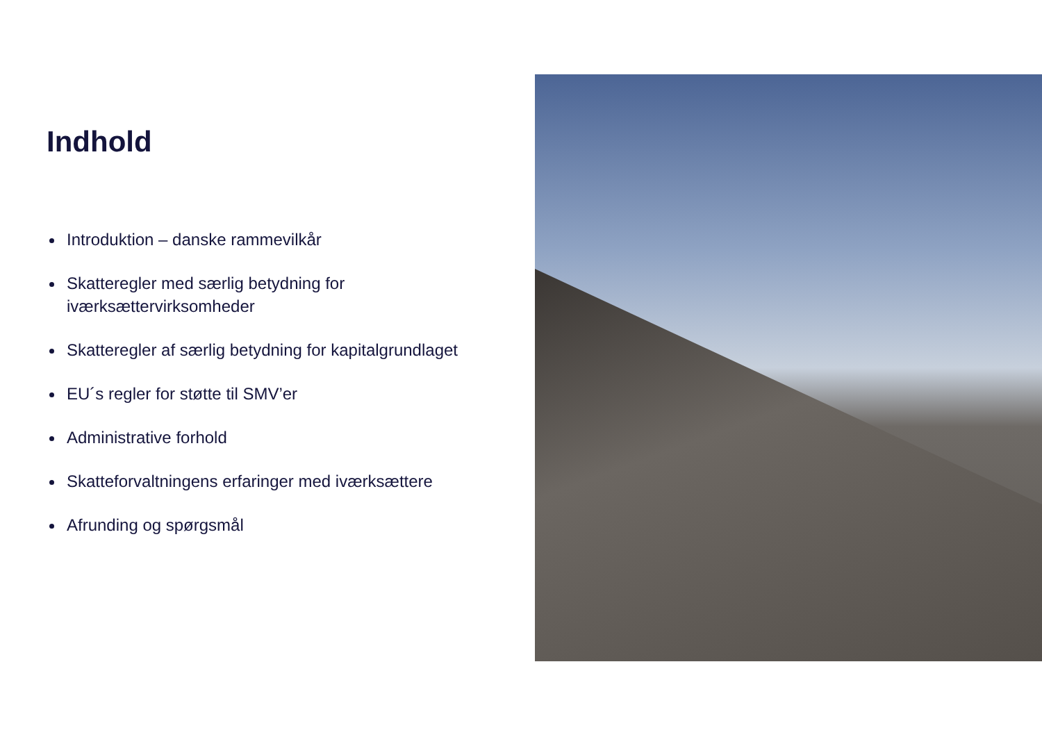Indhold
Introduktion – danske rammevilkår
Skatteregler med særlig betydning for iværksættervirksomheder
Skatteregler af særlig betydning for kapitalgrundlaget
EU´s regler for støtte til SMV’er
Administrative forhold
Skatteforvaltningens erfaringer med iværksættere
Afrunding og spørgsmål